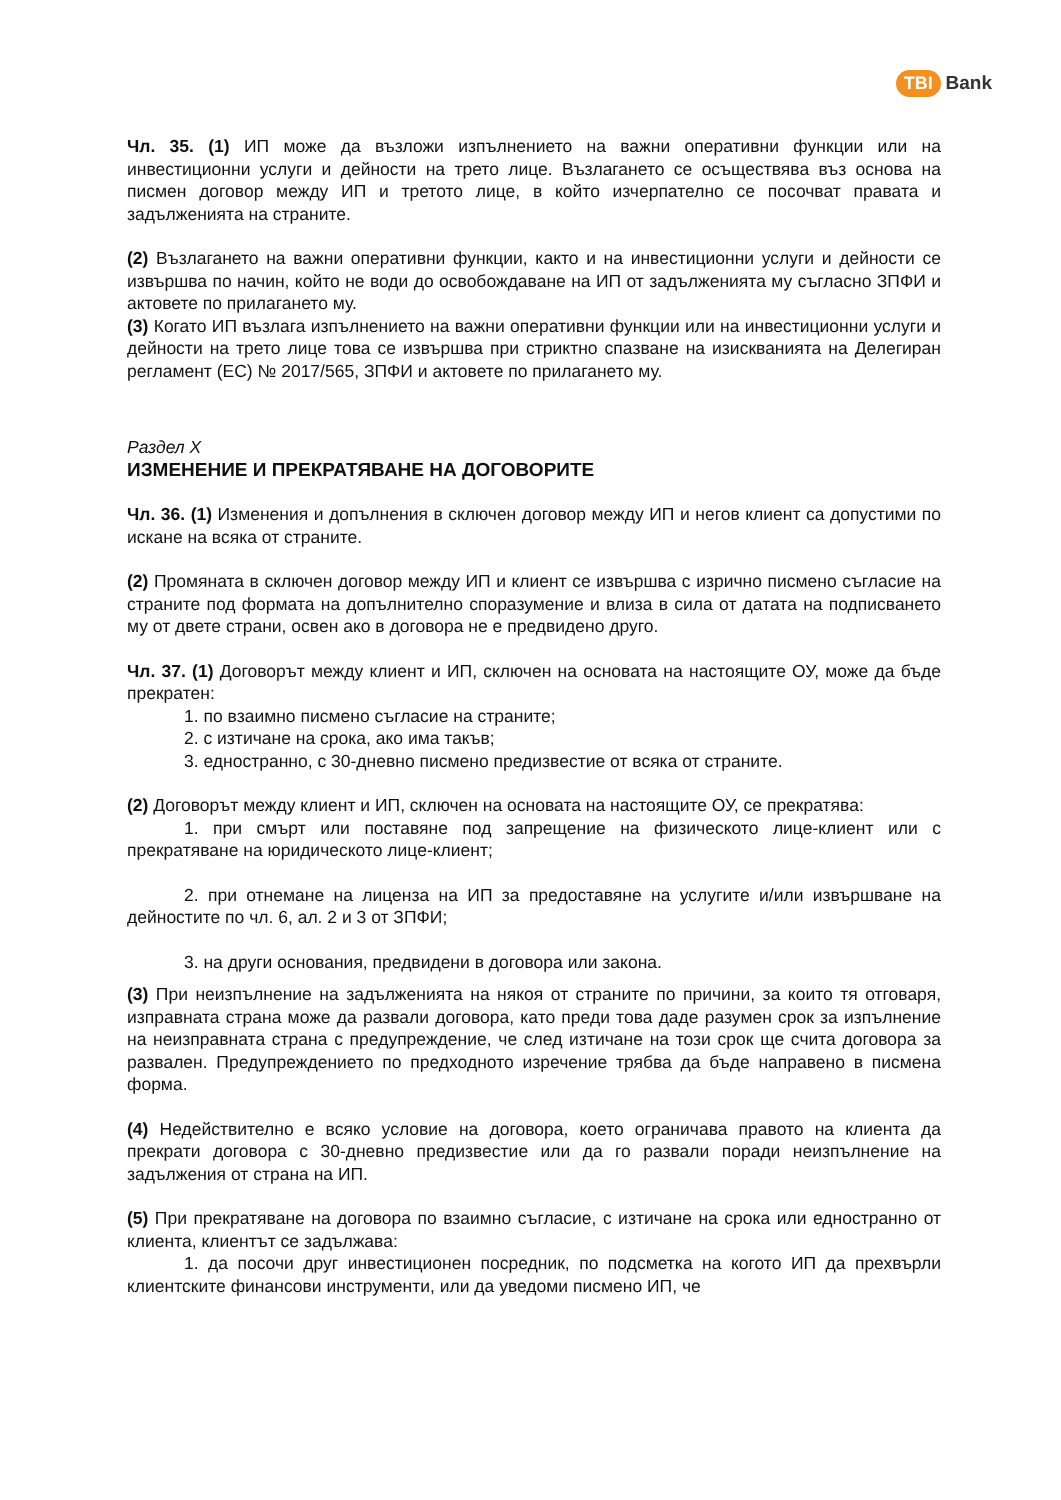TBI Bank
Чл. 35. (1) ИП може да възложи изпълнението на важни оперативни функции или на инвестиционни услуги и дейности на трето лице. Възлагането се осъществява въз основа на писмен договор между ИП и третото лице, в който изчерпателно се посочват правата и задълженията на страните.
(2) Възлагането на важни оперативни функции, както и на инвестиционни услуги и дейности се извършва по начин, който не води до освобождаване на ИП от задълженията му съгласно ЗПФИ и актовете по прилагането му.
(3) Когато ИП възлага изпълнението на важни оперативни функции или на инвестиционни услуги и дейности на трето лице това се извършва при стриктно спазване на изискванията на Делегиран регламент (ЕС) № 2017/565, ЗПФИ и актовете по прилагането му.
Раздел X
ИЗМЕНЕНИЕ И ПРЕКРАТЯВАНЕ НА ДОГОВОРИТЕ
Чл. 36. (1) Изменения и допълнения в сключен договор между ИП и негов клиент са допустими по искане на всяка от страните.
(2) Промяната в сключен договор между ИП и клиент се извършва с изрично писмено съгласие на страните под формата на допълнително споразумение и влиза в сила от датата на подписването му от двете страни, освен ако в договора не е предвидено друго.
Чл. 37. (1) Договорът между клиент и ИП, сключен на основата на настоящите ОУ, може да бъде прекратен:
1. по взаимно писмено съгласие на страните;
2. с изтичане на срока, ако има такъв;
3. едностранно, с 30-дневно писмено предизвестие от всяка от страните.
(2) Договорът между клиент и ИП, сключен на основата на настоящите ОУ, се прекратява:
1. при смърт или поставяне под запрещение на физическото лице-клиент или с прекратяване на юридическото лице-клиент;
2. при отнемане на лиценза на ИП за предоставяне на услугите и/или извършване на дейностите по чл. 6, ал. 2 и 3 от ЗПФИ;
3. на други основания, предвидени в договора или закона.
(3) При неизпълнение на задълженията на някоя от страните по причини, за които тя отговаря, изправната страна може да развали договора, като преди това даде разумен срок за изпълнение на неизправната страна с предупреждение, че след изтичане на този срок ще счита договора за развален. Предупреждението по предходното изречение трябва да бъде направено в писмена форма.
(4) Недействително е всяко условие на договора, което ограничава правото на клиента да прекрати договора с 30-дневно предизвестие или да го развали поради неизпълнение на задължения от страна на ИП.
(5) При прекратяване на договора по взаимно съгласие, с изтичане на срока или едностранно от клиента, клиентът се задължава:
1. да посочи друг инвестиционен посредник, по подсметка на когото ИП да прехвърли клиентските финансови инструменти, или да уведоми писмено ИП, че